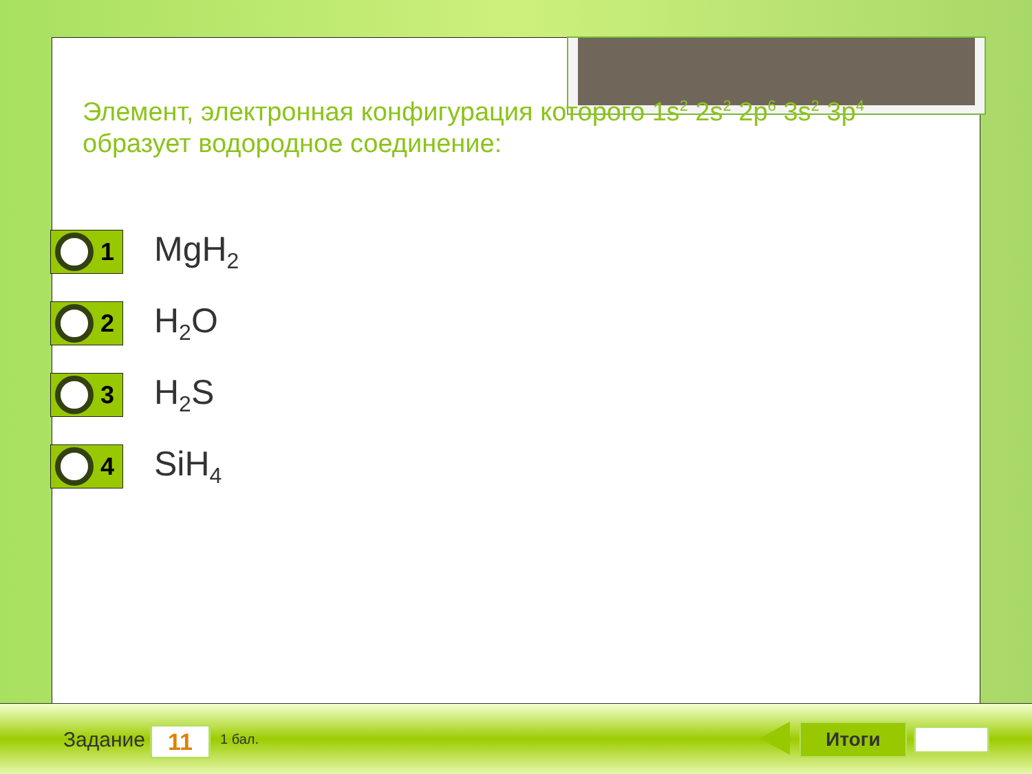Элемент, электронная конфигурация которого 1s<sup>2</sup> 2s<sup>2</sup> 2p<sup>6</sup> 3s<sup>2</sup> 3p<sup>4</sup> образует водородное соединение:
1
MgH<sub>2</sub>
2
H<sub>2</sub>O
3
H<sub>2</sub>S
4
SiH<sub>4</sub>
Задание 11 1 бал. Итоги